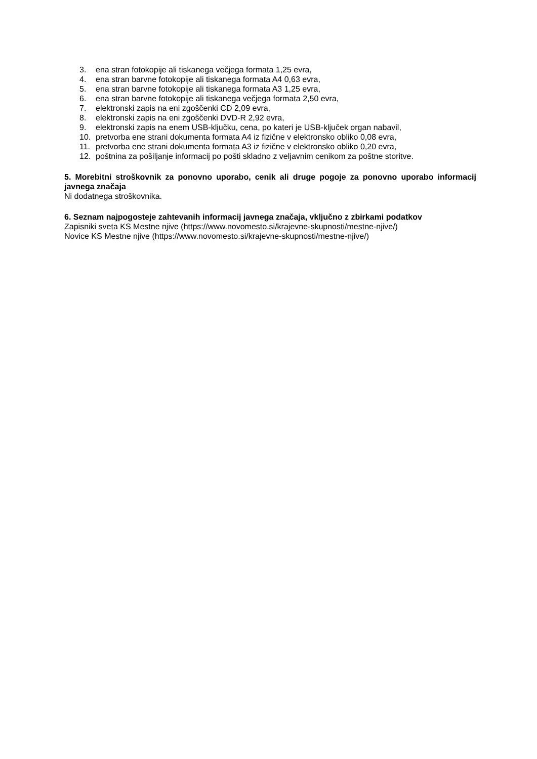3. ena stran fotokopije ali tiskanega večjega formata 1,25 evra,
4. ena stran barvne fotokopije ali tiskanega formata A4 0,63 evra,
5. ena stran barvne fotokopije ali tiskanega formata A3 1,25 evra,
6. ena stran barvne fotokopije ali tiskanega večjega formata 2,50 evra,
7. elektronski zapis na eni zgoščenki CD 2,09 evra,
8. elektronski zapis na eni zgoščenki DVD-R 2,92 evra,
9. elektronski zapis na enem USB-ključku, cena, po kateri je USB-ključek organ nabavil,
10. pretvorba ene strani dokumenta formata A4 iz fizične v elektronsko obliko 0,08 evra,
11. pretvorba ene strani dokumenta formata A3 iz fizične v elektronsko obliko 0,20 evra,
12. poštnina za pošiljanje informacij po pošti skladno z veljavnim cenikom za poštne storitve.
5. Morebitni stroškovnik za ponovno uporabo, cenik ali druge pogoje za ponovno uporabo informacij javnega značaja
Ni dodatnega stroškovnika.
6. Seznam najpogosteje zahtevanih informacij javnega značaja, vključno z zbirkami podatkov
Zapisniki sveta KS Mestne njive (https://www.novomesto.si/krajevne-skupnosti/mestne-njive/)
Novice KS Mestne njive (https://www.novomesto.si/krajevne-skupnosti/mestne-njive/)